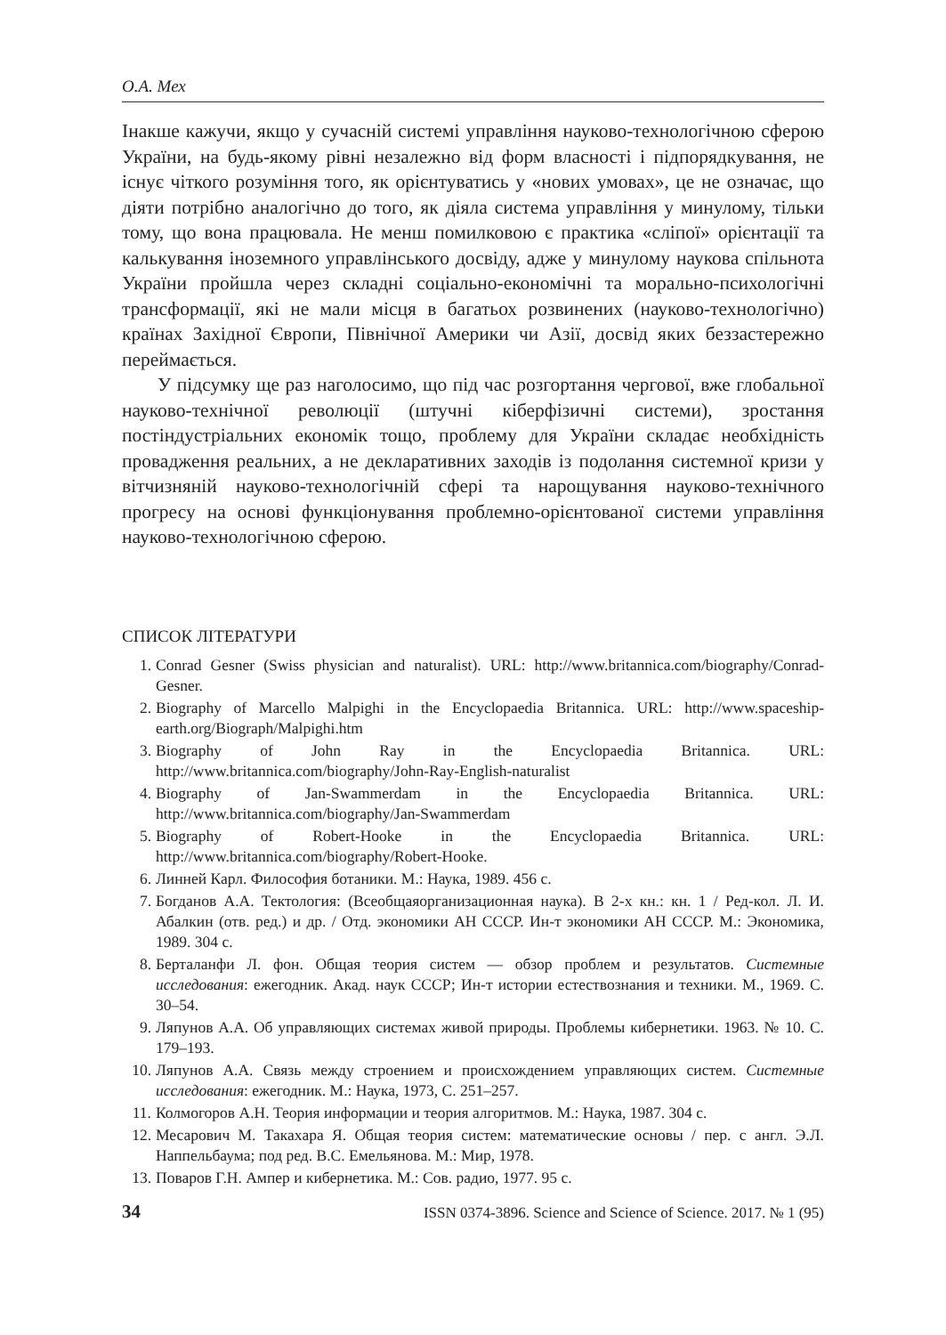О.А. Мех
Інакше кажучи, якщо у сучасній системі управління науково-технологічною сферою України, на будь-якому рівні незалежно від форм власності і підпорядкування, не існує чіткого розуміння того, як орієнтуватись у «нових умовах», це не означає, що діяти потрібно аналогічно до того, як діяла система управління у минулому, тільки тому, що вона працювала. Не менш помилковою є практика «сліпої» орієнтації та калькування іноземного управлінського досвіду, адже у минулому наукова спільнота України пройшла через складні соціально-економічні та морально-психологічні трансформації, які не мали місця в багатьох розвинених (науково-технологічно) країнах Західної Європи, Північної Америки чи Азії, досвід яких беззастережно переймається.
У підсумку ще раз наголосимо, що під час розгортання чергової, вже глобальної науково-технічної революції (штучні кіберфізичні системи), зростання постіндустріальних економік тощо, проблему для України складає необхідність провадження реальних, а не декларативних заходів із подолання системної кризи у вітчизняній науково-технологічній сфері та нарощування науково-технічного прогресу на основі функціонування проблемно-орієнтованої системи управління науково-технологічною сферою.
СПИСОК ЛІТЕРАТУРИ
1. Conrad Gesner (Swiss physician and naturalist). URL: http://www.britannica.com/biography/Conrad-Gesner.
2. Biography of Marcello Malpighi in the Encyclopaedia Britannica. URL: http://www.spaceship-earth.org/Biograph/Malpighi.htm
3. Biography of John Ray in the Encyclopaedia Britannica. URL: http://www.britannica.com/biography/John-Ray-English-naturalist
4. Biography of Jan-Swammerdam in the Encyclopaedia Britannica. URL: http://www.britannica.com/biography/Jan-Swammerdam
5. Biography of Robert-Hooke in the Encyclopaedia Britannica. URL: http://www.britannica.com/biography/Robert-Hooke.
6. Линней Карл. Философия ботаники. М.: Наука, 1989. 456 с.
7. Богданов А.А. Тектология: (Всеобщаяорганизационная наука). В 2-х кн.: кн. 1 / Ред-кол. Л. И. Абалкин (отв. ред.) и др. / Отд. экономики АН СССР. Ин-т экономики АН СССР. М.: Экономика, 1989. 304 с.
8. Берталанфи Л. фон. Общая теория систем — обзор проблем и результатов. Системные исследования: ежегодник. Акад. наук СССР; Ин-т истории естествознания и техники. М., 1969. С. 30–54.
9. Ляпунов А.А. Об управляющих системах живой природы. Проблемы кибернетики. 1963. № 10. С. 179–193.
10. Ляпунов А.А. Связь между строением и происхождением управляющих систем. Системные исследования: ежегодник. М.: Наука, 1973, С. 251–257.
11. Колмогоров А.Н. Теория информации и теория алгоритмов. М.: Наука, 1987. 304 с.
12. Месарович М. Такахара Я. Общая теория систем: математические основы / пер. с англ. Э.Л. Наппельбаума; под ред. В.С. Емельянова. М.: Мир, 1978.
13. Поваров Г.Н. Ампер и кибернетика. М.: Сов. радио, 1977. 95 с.
34 ISSN 0374-3896. Science and Science of Science. 2017. № 1 (95)